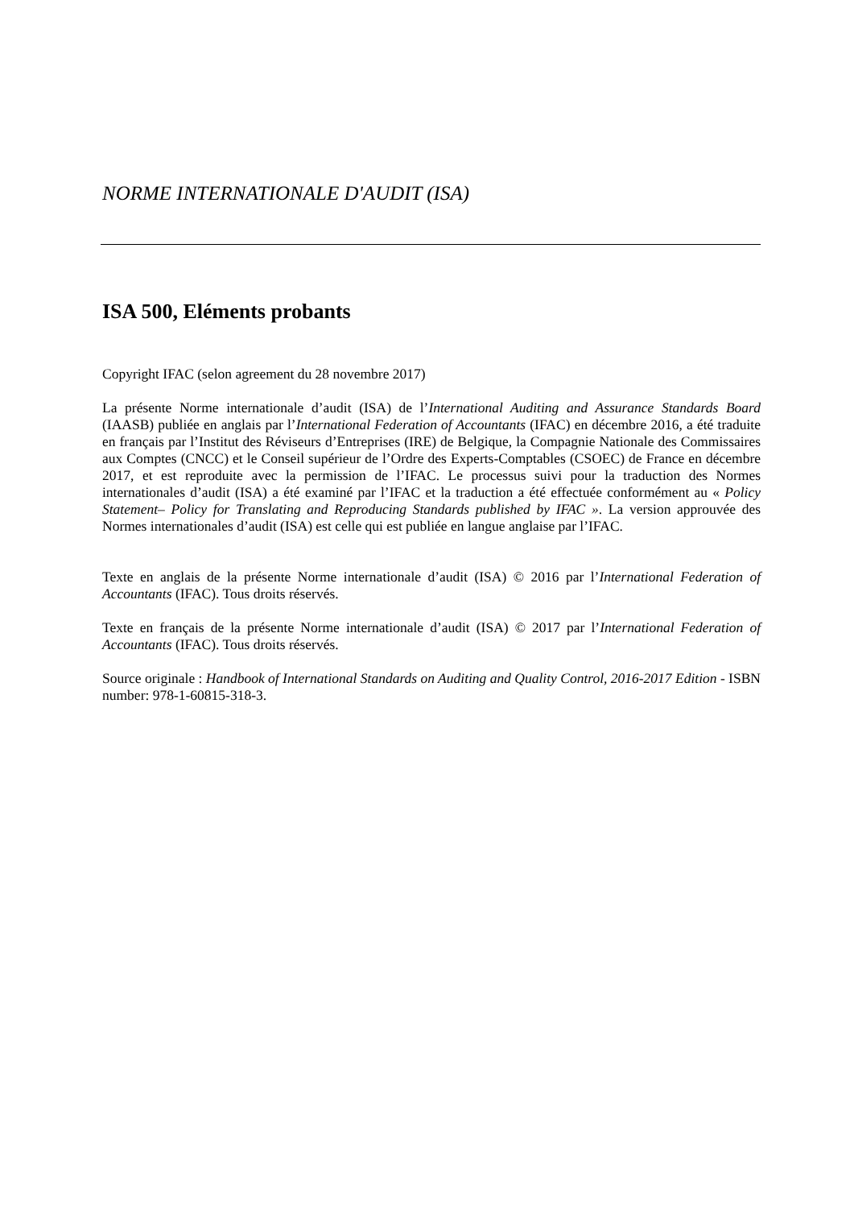NORME INTERNATIONALE D'AUDIT (ISA)
ISA 500, Eléments probants
Copyright IFAC (selon agreement du 28 novembre 2017)
La présente Norme internationale d’audit (ISA) de l’International Auditing and Assurance Standards Board (IAASB) publiée en anglais par l’International Federation of Accountants (IFAC) en décembre 2016, a été traduite en français par l’Institut des Réviseurs d’Entreprises (IRE) de Belgique, la Compagnie Nationale des Commissaires aux Comptes (CNCC) et le Conseil supérieur de l’Ordre des Experts-Comptables (CSOEC) de France en décembre 2017, et est reproduite avec la permission de l’IFAC. Le processus suivi pour la traduction des Normes internationales d’audit (ISA) a été examiné par l’IFAC et la traduction a été effectuée conformément au « Policy Statement– Policy for Translating and Reproducing Standards published by IFAC ». La version approuvée des Normes internationales d’audit (ISA) est celle qui est publiée en langue anglaise par l’IFAC.
Texte en anglais de la présente Norme internationale d’audit (ISA) © 2016 par l’International Federation of Accountants (IFAC). Tous droits réservés.
Texte en français de la présente Norme internationale d’audit (ISA) © 2017 par l’International Federation of Accountants (IFAC). Tous droits réservés.
Source originale : Handbook of International Standards on Auditing and Quality Control, 2016-2017 Edition - ISBN number: 978-1-60815-318-3.